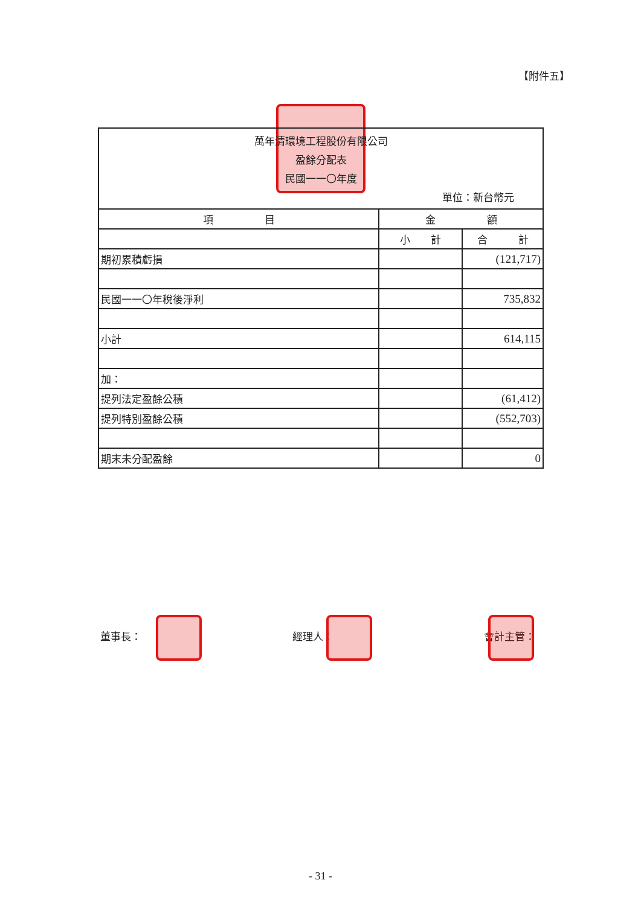【附件五】
| 萬年清環境工程股份有限公司 盈餘分配表 民國一一〇年度 單位：新台幣元 | | |
| 項 目 | 金 額 | |
| | 小 計 | 合 計 |
| 期初累積虧損 | | (121,717) |
| 民國一一〇年稅後淨利 | | 735,832 |
| 小計 | | 614,115 |
| 加： | | |
| 提列法定盈餘公積 | | (61,412) |
| 提列特別盈餘公積 | | (552,703) |
| 期末未分配盈餘 | | 0 |
董事長： 經理人： 會計主管：
- 31 -